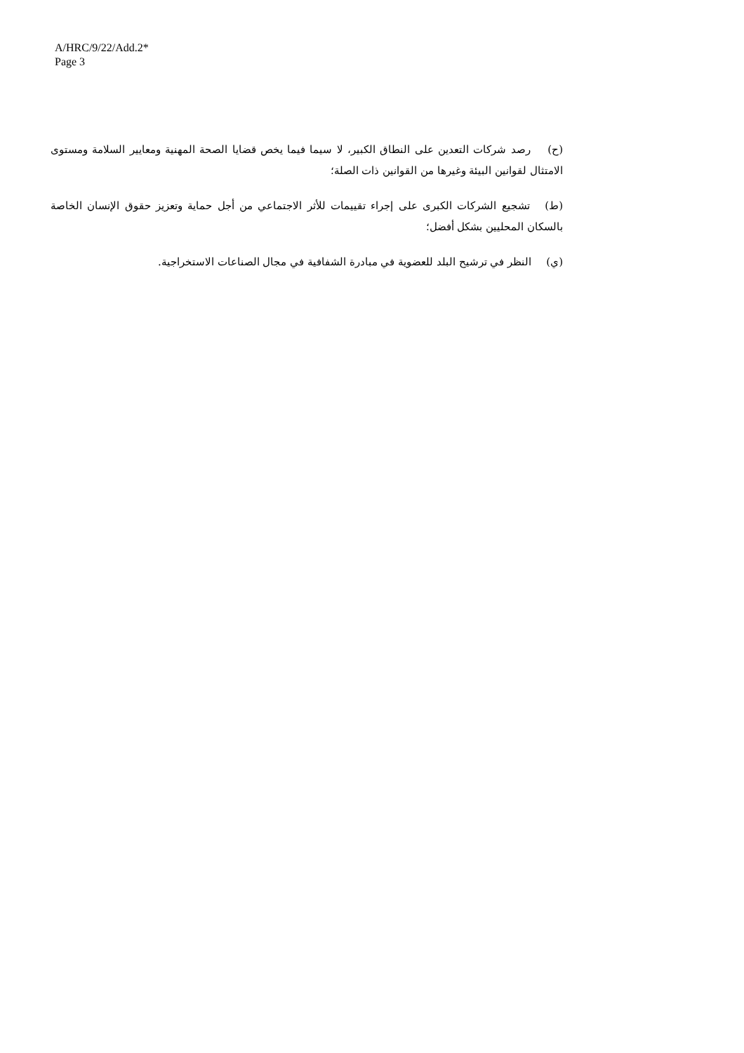A/HRC/9/22/Add.2*
Page 3
(ح) رصد شركات التعدين على النطاق الكبير، لا سيما فيما يخص قضايا الصحة المهنية ومعايير السلامة ومستوى الامتثال لقوانين البيئة وغيرها من القوانين ذات الصلة؛
(ط) تشجيع الشركات الكبرى على إجراء تقييمات للأثر الاجتماعي من أجل حماية وتعزيز حقوق الإنسان الخاصة بالسكان المحليين بشكل أفضل؛
(ي) النظر في ترشيح البلد للعضوية في مبادرة الشفافية في مجال الصناعات الاستخراجية.